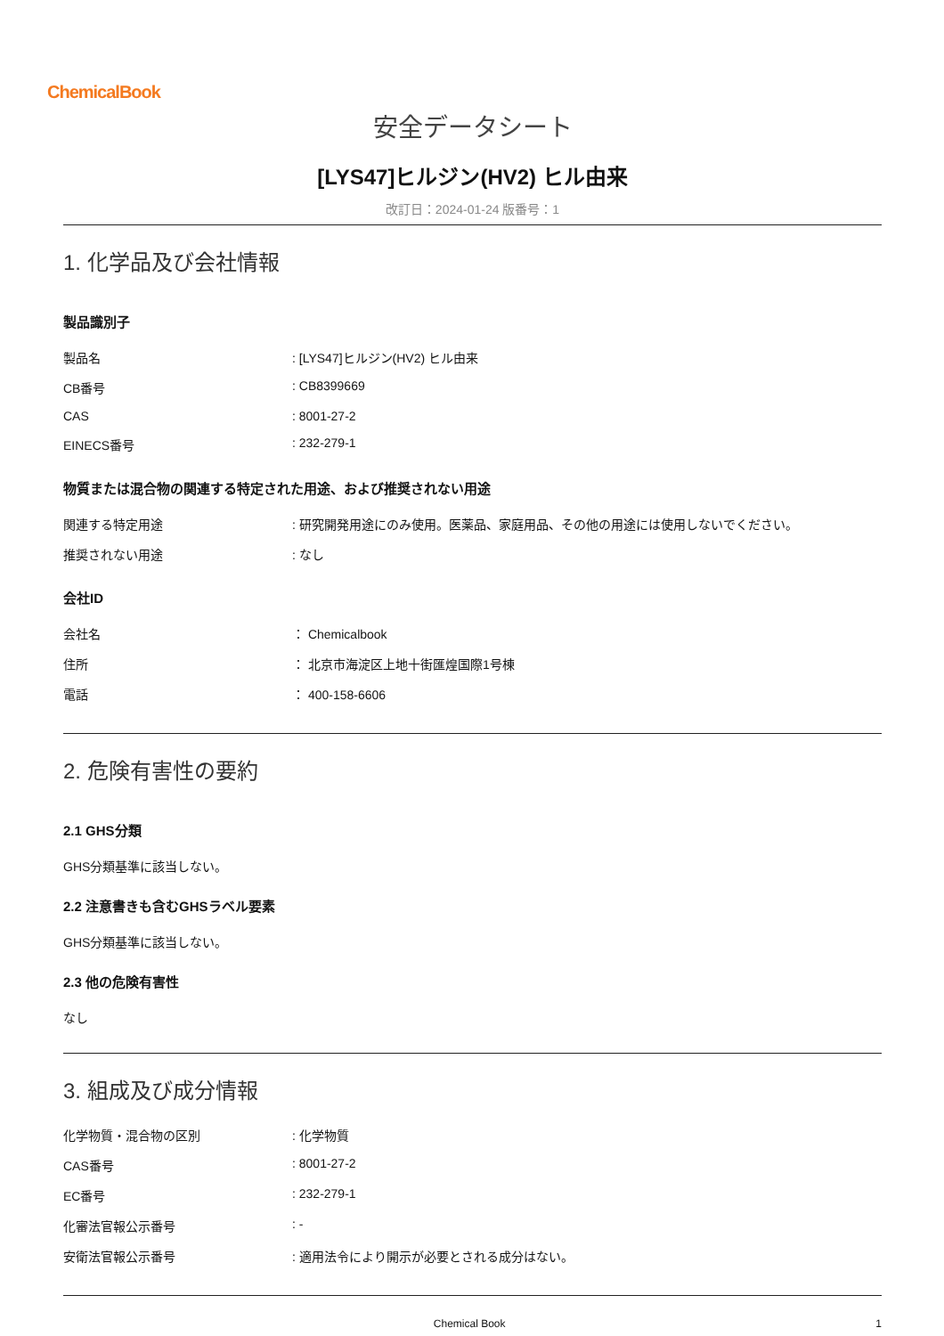ChemicalBook
安全データシート
[LYS47]ヒルジン(HV2) ヒル由来
改訂日：2024-01-24 版番号：1
1. 化学品及び会社情報
製品識別子
| 製品名 | : [LYS47]ヒルジン(HV2) ヒル由来 |
| CB番号 | : CB8399669 |
| CAS | : 8001-27-2 |
| EINECS番号 | : 232-279-1 |
物質または混合物の関連する特定された用途、および推奨されない用途
| 関連する特定用途 | : 研究開発用途にのみ使用。医薬品、家庭用品、その他の用途には使用しないでください。 |
| 推奨されない用途 | : なし |
会社ID
| 会社名 | ： Chemicalbook |
| 住所 | ： 北京市海淀区上地十街匯煌国際1号棟 |
| 電話 | ： 400-158-6606 |
2. 危険有害性の要約
2.1 GHS分類
GHS分類基準に該当しない。
2.2 注意書きも含むGHSラベル要素
GHS分類基準に該当しない。
2.3 他の危険有害性
なし
3. 組成及び成分情報
| 化学物質・混合物の区別 | : 化学物質 |
| CAS番号 | : 8001-27-2 |
| EC番号 | : 232-279-1 |
| 化審法官報公示番号 | : - |
| 安衛法官報公示番号 | : 適用法令により開示が必要とされる成分はない。 |
Chemical Book 1